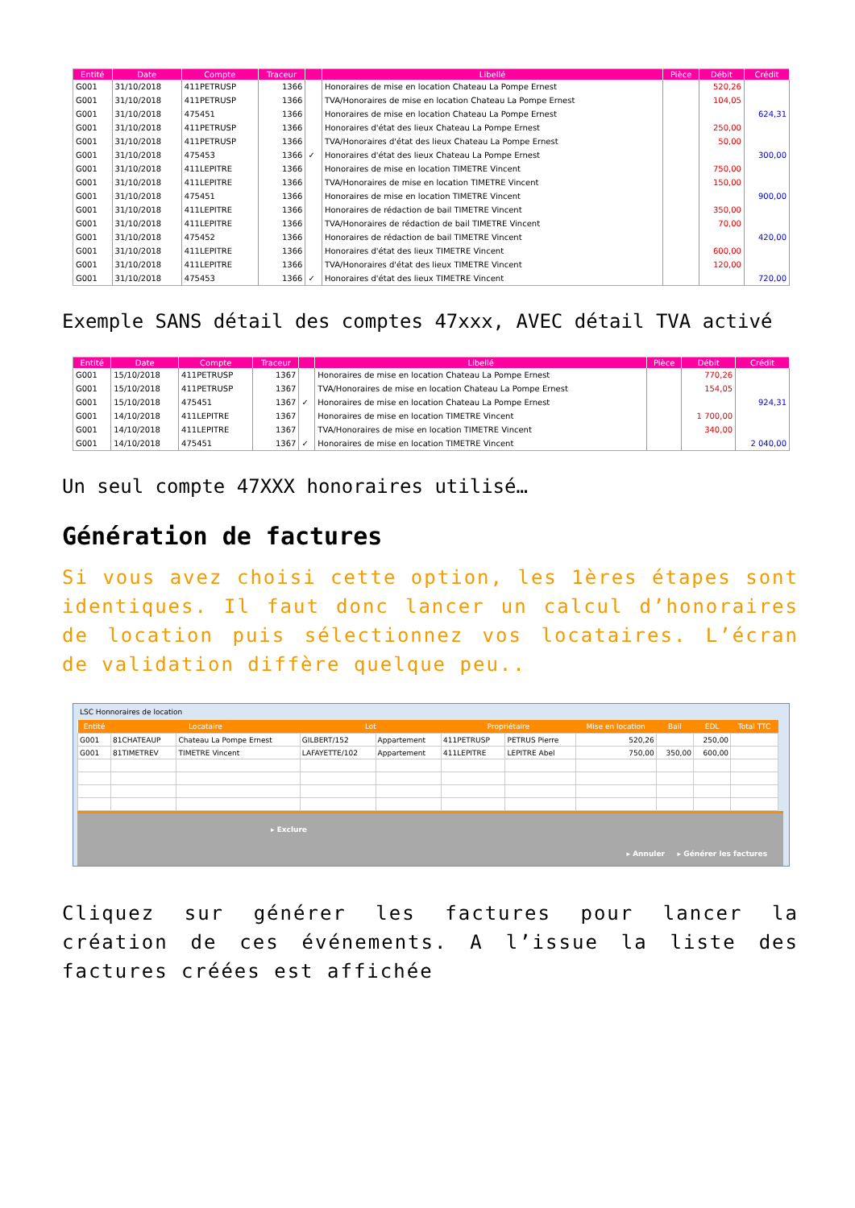| Entité | Date | Compte | Traceur | | Libellé | Pièce | Débit | Crédit |
| --- | --- | --- | --- | --- | --- | --- | --- | --- |
| G001 | 31/10/2018 | 411PETRUSP | 1366 | | Honoraires de mise en location Chateau La Pompe Ernest | | 520,26 | |
| G001 | 31/10/2018 | 411PETRUSP | 1366 | | TVA/Honoraires de mise en location Chateau La Pompe Ernest | | 104,05 | |
| G001 | 31/10/2018 | 475451 | 1366 | | Honoraires de mise en location Chateau La Pompe Ernest | | | 624,31 |
| G001 | 31/10/2018 | 411PETRUSP | 1366 | | Honoraires d'état des lieux Chateau La Pompe Ernest | | 250,00 | |
| G001 | 31/10/2018 | 411PETRUSP | 1366 | | TVA/Honoraires d'état des lieux Chateau La Pompe Ernest | | 50,00 | |
| G001 | 31/10/2018 | 475453 | 1366 | ✓ | Honoraires d'état des lieux Chateau La Pompe Ernest | | | 300,00 |
| G001 | 31/10/2018 | 411LEPITRE | 1366 | | Honoraires de mise en location TIMETRE Vincent | | 750,00 | |
| G001 | 31/10/2018 | 411LEPITRE | 1366 | | TVA/Honoraires de mise en location TIMETRE Vincent | | 150,00 | |
| G001 | 31/10/2018 | 475451 | 1366 | | Honoraires de mise en location TIMETRE Vincent | | | 900,00 |
| G001 | 31/10/2018 | 411LEPITRE | 1366 | | Honoraires de rédaction de bail TIMETRE Vincent | | 350,00 | |
| G001 | 31/10/2018 | 411LEPITRE | 1366 | | TVA/Honoraires de rédaction de bail TIMETRE Vincent | | 70,00 | |
| G001 | 31/10/2018 | 475452 | 1366 | | Honoraires de rédaction de bail TIMETRE Vincent | | | 420,00 |
| G001 | 31/10/2018 | 411LEPITRE | 1366 | | Honoraires d'état des lieux TIMETRE Vincent | | 600,00 | |
| G001 | 31/10/2018 | 411LEPITRE | 1366 | | TVA/Honoraires d'état des lieux TIMETRE Vincent | | 120,00 | |
| G001 | 31/10/2018 | 475453 | 1366 | ✓ | Honoraires d'état des lieux TIMETRE Vincent | | | 720,00 |
Exemple SANS détail des comptes 47xxx, AVEC détail TVA activé
| Entité | Date | Compte | Traceur | | Libellé | Pièce | Débit | Crédit |
| --- | --- | --- | --- | --- | --- | --- | --- | --- |
| G001 | 15/10/2018 | 411PETRUSP | 1367 | | Honoraires de mise en location Chateau La Pompe Ernest | | 770,26 | |
| G001 | 15/10/2018 | 411PETRUSP | 1367 | | TVA/Honoraires de mise en location Chateau La Pompe Ernest | | 154,05 | |
| G001 | 15/10/2018 | 475451 | 1367 | ✓ | Honoraires de mise en location Chateau La Pompe Ernest | | | 924,31 |
| G001 | 14/10/2018 | 411LEPITRE | 1367 | | Honoraires de mise en location TIMETRE Vincent | | 1 700,00 | |
| G001 | 14/10/2018 | 411LEPITRE | 1367 | | TVA/Honoraires de mise en location TIMETRE Vincent | | 340,00 | |
| G001 | 14/10/2018 | 475451 | 1367 | ✓ | Honoraires de mise en location TIMETRE Vincent | | | 2 040,00 |
Un seul compte 47XXX honoraires utilisé…
Génération de factures
Si vous avez choisi cette option, les 1ères étapes sont identiques. Il faut donc lancer un calcul d’honoraires de location puis sélectionnez vos locataires. L’écran de validation diffère quelque peu..
LSC Honnoraires de location
| Entité | Locataire | | Lot | | Propriétaire | | Mise en location | Bail | EDL | Total TTC |
| --- | --- | --- | --- | --- | --- | --- | --- | --- | --- | --- |
| G001 | 81CHATEAUP | Chateau La Pompe Ernest | GILBERT/152 | Appartement | 411PETRUSP | PETRUS Pierre | 520,26 | | 250,00 | |
| G001 | 81TIMETREV | TIMETRE Vincent | LAFAYETTE/102 | Appartement | 411LEPITRE | LEPITRE Abel | 750,00 | 350,00 | 600,00 | |
▸ Exclure
▸ Annuler ▸ Générer les factures
Cliquez sur générer les factures pour lancer la création de ces événements. A l’issue la liste des factures créées est affichée